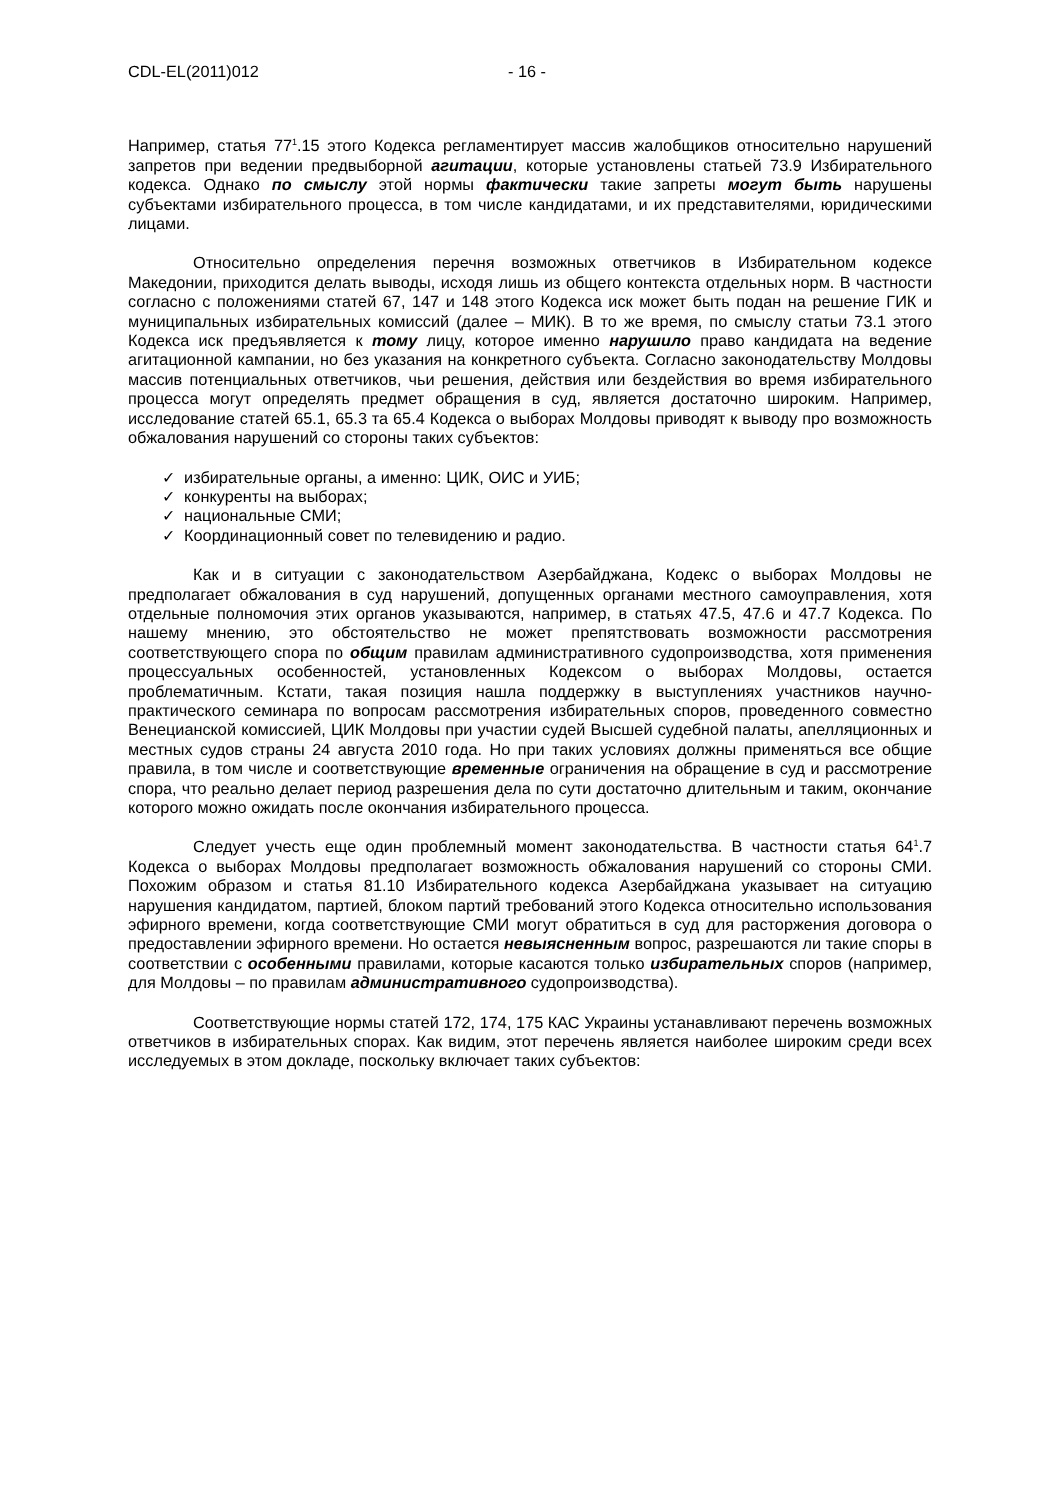CDL-EL(2011)012 - 16 -
Например, статья 77<sup>1</sup>.15 этого Кодекса регламентирует массив жалобщиков относительно нарушений запретов при ведении предвыборной агитации, которые установлены статьей 73.9 Избирательного кодекса. Однако по смыслу этой нормы фактически такие запреты могут быть нарушены субъектами избирательного процесса, в том числе кандидатами, и их представителями, юридическими лицами.
Относительно определения перечня возможных ответчиков в Избирательном кодексе Македонии, приходится делать выводы, исходя лишь из общего контекста отдельных норм. В частности согласно с положениями статей 67, 147 и 148 этого Кодекса иск может быть подан на решение ГИК и муниципальных избирательных комиссий (далее – МИК). В то же время, по смыслу статьи 73.1 этого Кодекса иск предъявляется к тому лицу, которое именно нарушило право кандидата на ведение агитационной кампании, но без указания на конкретного субъекта. Согласно законодательству Молдовы массив потенциальных ответчиков, чьи решения, действия или бездействия во время избирательного процесса могут определять предмет обращения в суд, является достаточно широким. Например, исследование статей 65.1, 65.3 та 65.4 Кодекса о выборах Молдовы приводят к выводу про возможность обжалования нарушений со стороны таких субъектов:
✓ избирательные органы, а именно: ЦИК, ОИС и УИБ;
✓ конкуренты на выборах;
✓ национальные СМИ;
✓ Координационный совет по телевидению и радио.
Как и в ситуации с законодательством Азербайджана, Кодекс о выборах Молдовы не предполагает обжалования в суд нарушений, допущенных органами местного самоуправления, хотя отдельные полномочия этих органов указываются, например, в статьях 47.5, 47.6 и 47.7 Кодекса. По нашему мнению, это обстоятельство не может препятствовать возможности рассмотрения соответствующего спора по общим правилам административного судопроизводства, хотя применения процессуальных особенностей, установленных Кодексом о выборах Молдовы, остается проблематичным. Кстати, такая позиция нашла поддержку в выступлениях участников научно-практического семинара по вопросам рассмотрения избирательных споров, проведенного совместно Венецианской комиссией, ЦИК Молдовы при участии судей Высшей судебной палаты, апелляционных и местных судов страны 24 августа 2010 года. Но при таких условиях должны применяться все общие правила, в том числе и соответствующие временные ограничения на обращение в суд и рассмотрение спора, что реально делает период разрешения дела по сути достаточно длительным и таким, окончание которого можно ожидать после окончания избирательного процесса.
Следует учесть еще один проблемный момент законодательства. В частности статья 64<sup>1</sup>.7 Кодекса о выборах Молдовы предполагает возможность обжалования нарушений со стороны СМИ. Похожим образом и статья 81.10 Избирательного кодекса Азербайджана указывает на ситуацию нарушения кандидатом, партией, блоком партий требований этого Кодекса относительно использования эфирного времени, когда соответствующие СМИ могут обратиться в суд для расторжения договора о предоставлении эфирного времени. Но остается невыясненным вопрос, разрешаются ли такие споры в соответствии с особенными правилами, которые касаются только избирательных споров (например, для Молдовы – по правилам административного судопроизводства).
Соответствующие нормы статей 172, 174, 175 КАС Украины устанавливают перечень возможных ответчиков в избирательных спорах. Как видим, этот перечень является наиболее широким среди всех исследуемых в этом докладе, поскольку включает таких субъектов: